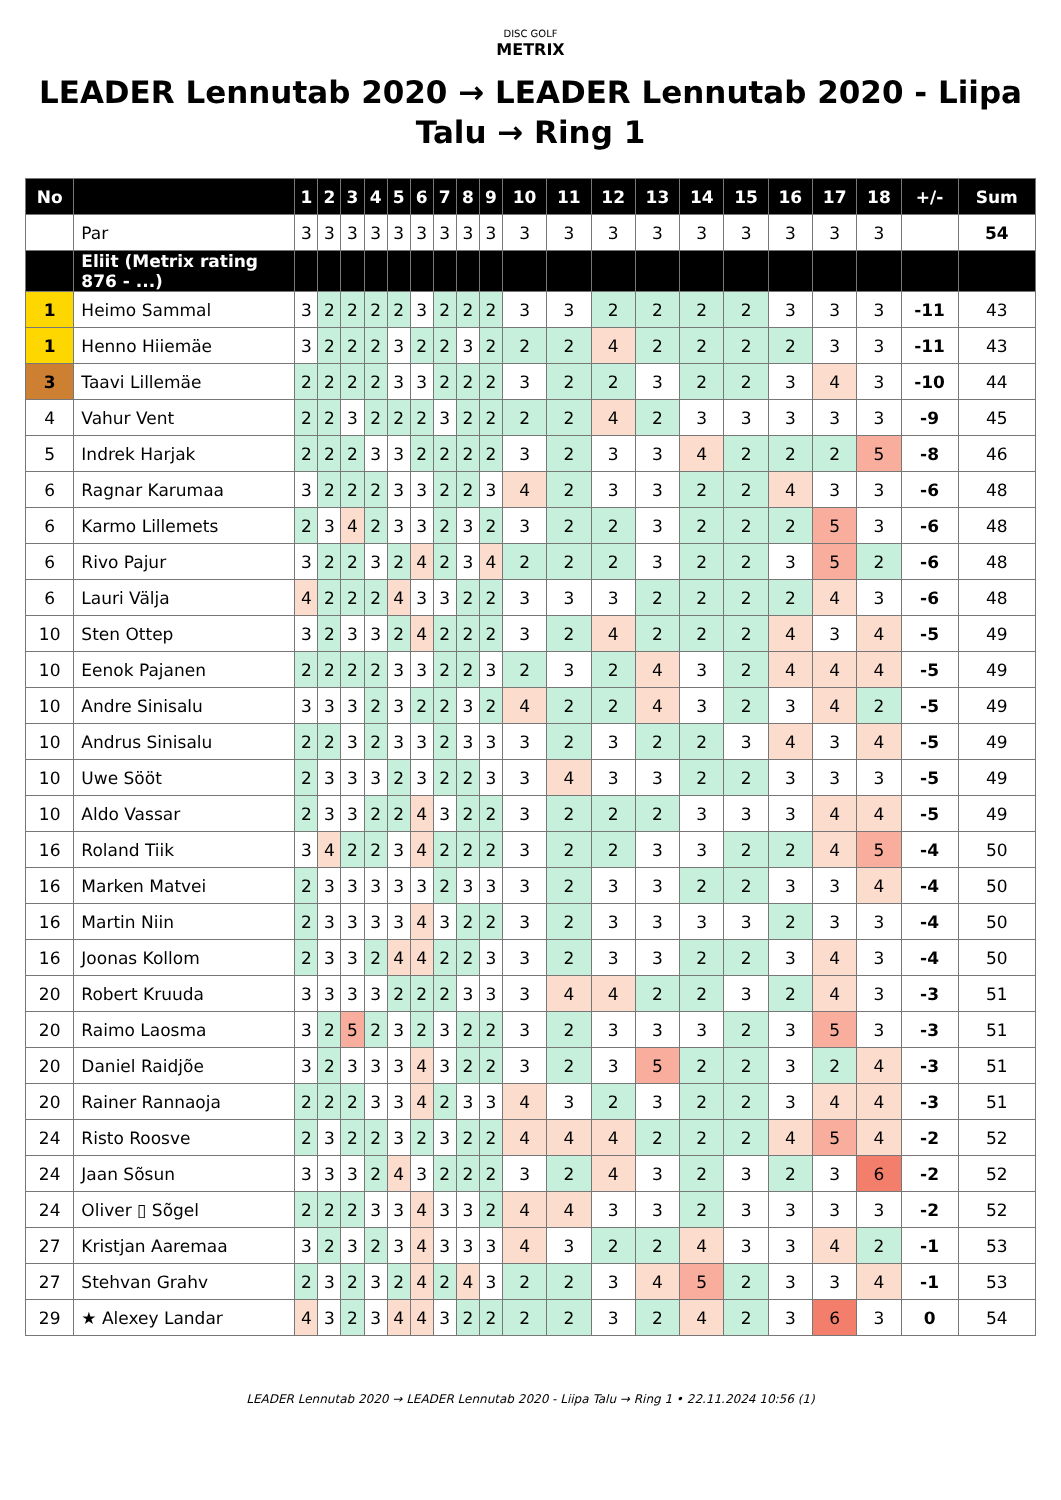DISC GOLF
METRIX
LEADER Lennutab 2020 → LEADER Lennutab 2020 - Liipa Talu → Ring 1
| No | | 1 | 2 | 3 | 4 | 5 | 6 | 7 | 8 | 9 | 10 | 11 | 12 | 13 | 14 | 15 | 16 | 17 | 18 | +/- | Sum |
| --- | --- | --- | --- | --- | --- | --- | --- | --- | --- | --- | --- | --- | --- | --- | --- | --- | --- | --- | --- | --- | --- |
| | Par | 3 | 3 | 3 | 3 | 3 | 3 | 3 | 3 | 3 | 3 | 3 | 3 | 3 | 3 | 3 | 3 | 3 | 3 | | 54 |
| | Eliit (Metrix rating 876 - ...) | | | | | | | | | | | | | | | | | | | | |
| 1 | Heimo Sammal | 3 | 2 | 2 | 2 | 2 | 3 | 2 | 2 | 2 | 3 | 3 | 2 | 2 | 2 | 2 | 3 | 3 | 3 | -11 | 43 |
| 1 | Henno Hiiemäe | 3 | 2 | 2 | 2 | 3 | 2 | 2 | 3 | 2 | 2 | 2 | 4 | 2 | 2 | 2 | 2 | 3 | 3 | -11 | 43 |
| 3 | Taavi Lillemäe | 2 | 2 | 2 | 2 | 3 | 3 | 2 | 2 | 2 | 3 | 2 | 2 | 3 | 2 | 2 | 3 | 4 | 3 | -10 | 44 |
| 4 | Vahur Vent | 2 | 2 | 3 | 2 | 2 | 2 | 3 | 2 | 2 | 2 | 2 | 4 | 2 | 3 | 3 | 3 | 3 | 3 | -9 | 45 |
| 5 | Indrek Harjak | 2 | 2 | 2 | 3 | 3 | 2 | 2 | 2 | 2 | 3 | 2 | 3 | 3 | 4 | 2 | 2 | 2 | 5 | -8 | 46 |
| 6 | Ragnar Karumaa | 3 | 2 | 2 | 2 | 3 | 3 | 2 | 2 | 3 | 4 | 2 | 3 | 3 | 2 | 2 | 4 | 3 | 3 | -6 | 48 |
| 6 | Karmo Lillemets | 2 | 3 | 4 | 2 | 3 | 3 | 2 | 3 | 2 | 3 | 2 | 2 | 3 | 2 | 2 | 2 | 5 | 3 | -6 | 48 |
| 6 | Rivo Pajur | 3 | 2 | 2 | 3 | 2 | 4 | 2 | 3 | 4 | 2 | 2 | 2 | 3 | 2 | 2 | 3 | 5 | 2 | -6 | 48 |
| 6 | Lauri Välja | 4 | 2 | 2 | 2 | 4 | 3 | 3 | 2 | 2 | 3 | 3 | 3 | 2 | 2 | 2 | 2 | 4 | 3 | -6 | 48 |
| 10 | Sten Ottep | 3 | 2 | 3 | 3 | 2 | 4 | 2 | 2 | 2 | 3 | 2 | 4 | 2 | 2 | 2 | 4 | 3 | 4 | -5 | 49 |
| 10 | Eenok Pajanen | 2 | 2 | 2 | 2 | 3 | 3 | 2 | 2 | 3 | 2 | 3 | 2 | 4 | 3 | 2 | 4 | 4 | 4 | -5 | 49 |
| 10 | Andre Sinisalu | 3 | 3 | 3 | 2 | 3 | 2 | 2 | 3 | 2 | 4 | 2 | 2 | 4 | 3 | 2 | 3 | 4 | 2 | -5 | 49 |
| 10 | Andrus Sinisalu | 2 | 2 | 3 | 2 | 3 | 3 | 2 | 3 | 3 | 3 | 2 | 3 | 2 | 2 | 3 | 4 | 3 | 4 | -5 | 49 |
| 10 | Uwe Sööt | 2 | 3 | 3 | 3 | 2 | 3 | 2 | 2 | 3 | 3 | 4 | 3 | 3 | 2 | 2 | 3 | 3 | 3 | -5 | 49 |
| 10 | Aldo Vassar | 2 | 3 | 3 | 2 | 2 | 4 | 3 | 2 | 2 | 3 | 2 | 2 | 2 | 3 | 3 | 3 | 4 | 4 | -5 | 49 |
| 16 | Roland Tiik | 3 | 4 | 2 | 2 | 3 | 4 | 2 | 2 | 2 | 3 | 2 | 2 | 3 | 3 | 2 | 2 | 4 | 5 | -4 | 50 |
| 16 | Marken Matvei | 2 | 3 | 3 | 3 | 3 | 3 | 2 | 3 | 3 | 3 | 2 | 3 | 3 | 2 | 2 | 3 | 3 | 4 | -4 | 50 |
| 16 | Martin Niin | 2 | 3 | 3 | 3 | 3 | 4 | 3 | 2 | 2 | 3 | 2 | 3 | 3 | 3 | 3 | 2 | 3 | 3 | -4 | 50 |
| 16 | Joonas Kollom | 2 | 3 | 3 | 2 | 4 | 4 | 2 | 2 | 3 | 3 | 2 | 3 | 3 | 2 | 2 | 3 | 4 | 3 | -4 | 50 |
| 20 | Robert Kruuda | 3 | 3 | 3 | 3 | 2 | 2 | 2 | 3 | 3 | 3 | 4 | 4 | 2 | 2 | 3 | 2 | 4 | 3 | -3 | 51 |
| 20 | Raimo Laosma | 3 | 2 | 5 | 2 | 3 | 2 | 3 | 2 | 2 | 3 | 2 | 3 | 3 | 3 | 2 | 3 | 5 | 3 | -3 | 51 |
| 20 | Daniel Raidjõe | 3 | 2 | 3 | 3 | 3 | 4 | 3 | 2 | 2 | 3 | 2 | 3 | 5 | 2 | 2 | 3 | 2 | 4 | -3 | 51 |
| 20 | Rainer Rannaoja | 2 | 2 | 2 | 3 | 3 | 4 | 2 | 3 | 3 | 4 | 3 | 2 | 3 | 2 | 2 | 3 | 4 | 4 | -3 | 51 |
| 24 | Risto Roosve | 2 | 3 | 2 | 2 | 3 | 2 | 3 | 2 | 2 | 4 | 4 | 4 | 2 | 2 | 2 | 4 | 5 | 4 | -2 | 52 |
| 24 | Jaan Sõsun | 3 | 3 | 3 | 2 | 4 | 3 | 2 | 2 | 2 | 3 | 2 | 4 | 3 | 2 | 3 | 2 | 3 | 6 | -2 | 52 |
| 24 | Oliver ▯ Sõgel | 2 | 2 | 2 | 3 | 3 | 4 | 3 | 3 | 2 | 4 | 4 | 3 | 3 | 2 | 3 | 3 | 3 | 3 | -2 | 52 |
| 27 | Kristjan Aaremaa | 3 | 2 | 3 | 2 | 3 | 4 | 3 | 3 | 3 | 4 | 3 | 2 | 2 | 4 | 3 | 3 | 4 | 2 | -1 | 53 |
| 27 | Stehvan Grahv | 2 | 3 | 2 | 3 | 2 | 4 | 2 | 4 | 3 | 2 | 2 | 3 | 4 | 5 | 2 | 3 | 3 | 4 | -1 | 53 |
| 29 | ★ Alexey Landar | 4 | 3 | 2 | 3 | 4 | 4 | 3 | 2 | 2 | 2 | 2 | 3 | 2 | 4 | 2 | 3 | 6 | 3 | 0 | 54 |
LEADER Lennutab 2020 → LEADER Lennutab 2020 - Liipa Talu → Ring 1 • 22.11.2024 10:56 (1)